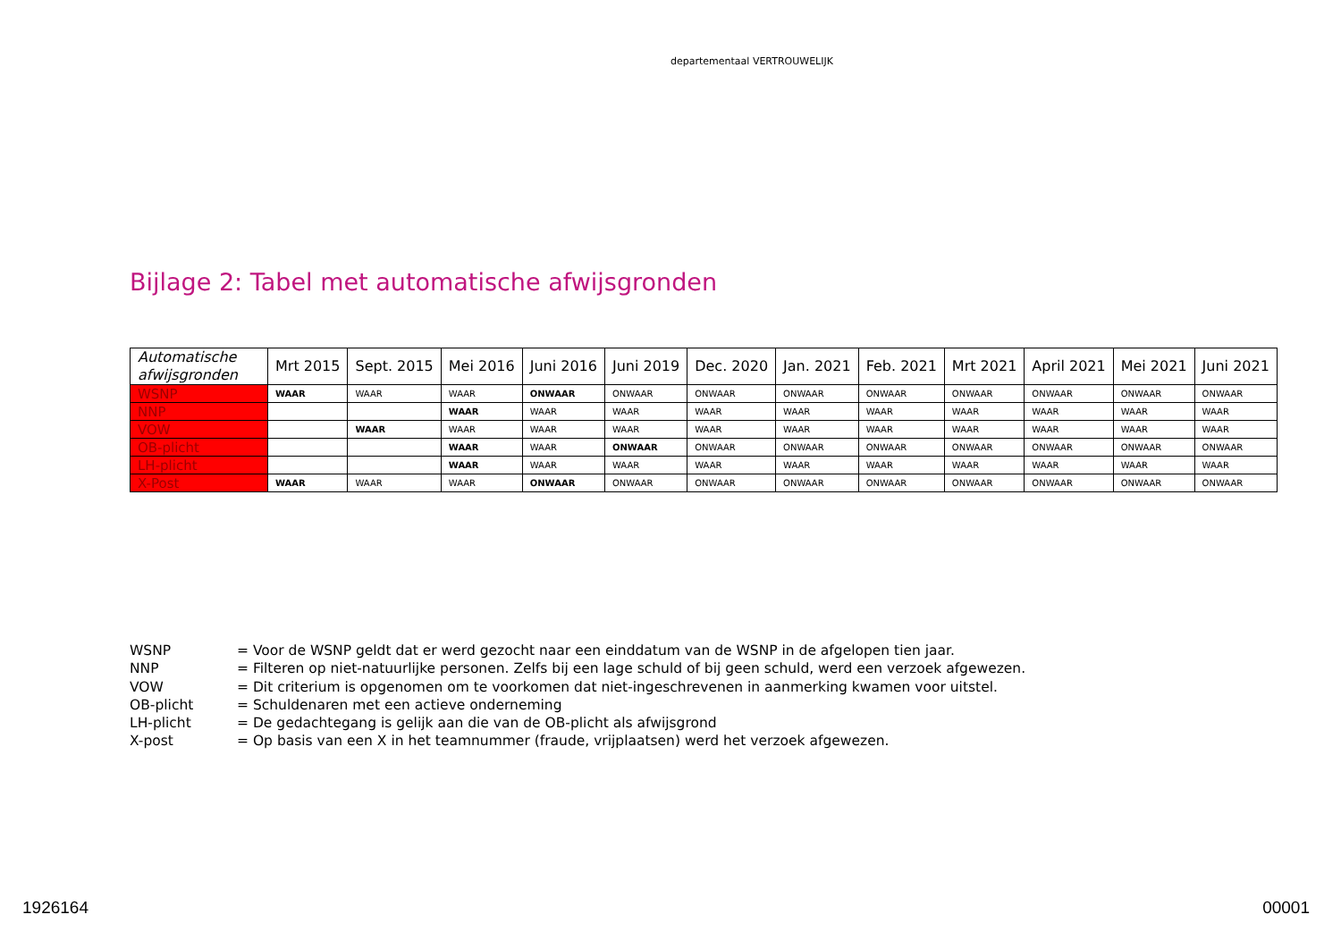departementaal VERTROUWELIJK
Bijlage 2: Tabel met automatische afwijsgronden
| Automatische afwijsgronden | Mrt 2015 | Sept. 2015 | Mei 2016 | Juni 2016 | Juni 2019 | Dec. 2020 | Jan. 2021 | Feb. 2021 | Mrt 2021 | April 2021 | Mei 2021 | Juni 2021 |
| --- | --- | --- | --- | --- | --- | --- | --- | --- | --- | --- | --- | --- |
| WSNP | WAAR | WAAR | WAAR | ONWAAR | ONWAAR | ONWAAR | ONWAAR | ONWAAR | ONWAAR | ONWAAR | ONWAAR | ONWAAR |
| NNP | | | WAAR | WAAR | WAAR | WAAR | WAAR | WAAR | WAAR | WAAR | WAAR | WAAR |
| VOW | | WAAR | WAAR | WAAR | WAAR | WAAR | WAAR | WAAR | WAAR | WAAR | WAAR | WAAR |
| OB-plicht | | | WAAR | WAAR | ONWAAR | ONWAAR | ONWAAR | ONWAAR | ONWAAR | ONWAAR | ONWAAR | ONWAAR |
| LH-plicht | | | WAAR | WAAR | WAAR | WAAR | WAAR | WAAR | WAAR | WAAR | WAAR | WAAR |
| X-Post | WAAR | WAAR | WAAR | ONWAAR | ONWAAR | ONWAAR | ONWAAR | ONWAAR | ONWAAR | ONWAAR | ONWAAR | ONWAAR |
WSNP = Voor de WSNP geldt dat er werd gezocht naar een einddatum van de WSNP in de afgelopen tien jaar.
NNP = Filteren op niet-natuurlijke personen. Zelfs bij een lage schuld of bij geen schuld, werd een verzoek afgewezen.
VOW = Dit criterium is opgenomen om te voorkomen dat niet-ingeschrevenen in aanmerking kwamen voor uitstel.
OB-plicht = Schuldenaren met een actieve onderneming
LH-plicht = De gedachtegang is gelijk aan die van de OB-plicht als afwijsgrond
X-post = Op basis van een X in het teamnummer (fraude, vrijplaatsen) werd het verzoek afgewezen.
1926164 00001